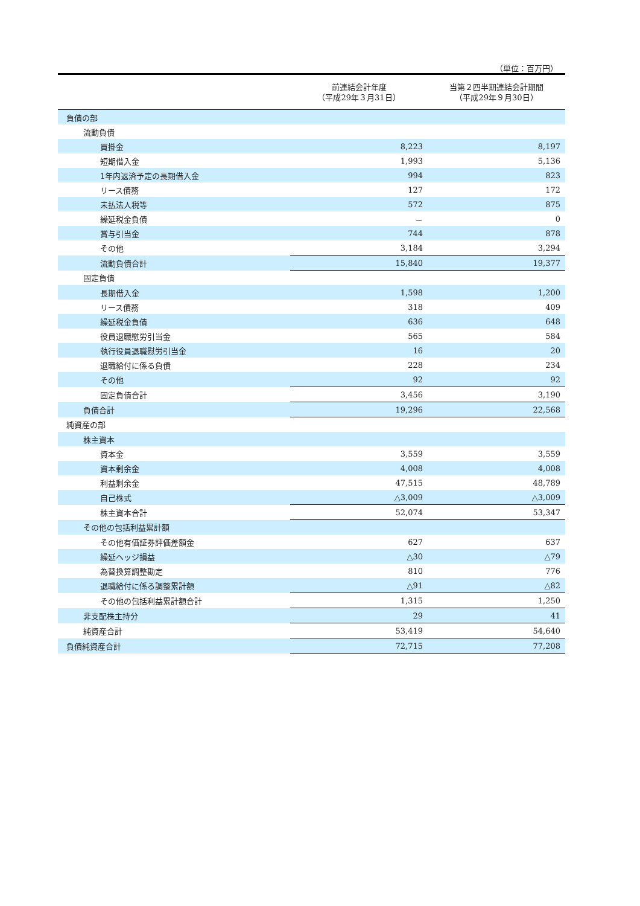（単位：百万円）
| | 前連結会計年度 （平成29年３月31日） | 当第２四半期連結会計期間 （平成29年９月30日） |
| --- | --- | --- |
| 負債の部 | | |
| 流動負債 | | |
| 買掛金 | 8,223 | 8,197 |
| 短期借入金 | 1,993 | 5,136 |
| 1年内返済予定の長期借入金 | 994 | 823 |
| リース債務 | 127 | 172 |
| 未払法人税等 | 572 | 875 |
| 繰延税金負債 | － | 0 |
| 賞与引当金 | 744 | 878 |
| その他 | 3,184 | 3,294 |
| 流動負債合計 | 15,840 | 19,377 |
| 固定負債 | | |
| 長期借入金 | 1,598 | 1,200 |
| リース債務 | 318 | 409 |
| 繰延税金負債 | 636 | 648 |
| 役員退職慰労引当金 | 565 | 584 |
| 執行役員退職慰労引当金 | 16 | 20 |
| 退職給付に係る負債 | 228 | 234 |
| その他 | 92 | 92 |
| 固定負債合計 | 3,456 | 3,190 |
| 負債合計 | 19,296 | 22,568 |
| 純資産の部 | | |
| 株主資本 | | |
| 資本金 | 3,559 | 3,559 |
| 資本剰余金 | 4,008 | 4,008 |
| 利益剰余金 | 47,515 | 48,789 |
| 自己株式 | △3,009 | △3,009 |
| 株主資本合計 | 52,074 | 53,347 |
| その他の包括利益累計額 | | |
| その他有価証券評価差額金 | 627 | 637 |
| 繰延ヘッジ損益 | △30 | △79 |
| 為替換算調整勘定 | 810 | 776 |
| 退職給付に係る調整累計額 | △91 | △82 |
| その他の包括利益累計額合計 | 1,315 | 1,250 |
| 非支配株主持分 | 29 | 41 |
| 純資産合計 | 53,419 | 54,640 |
| 負債純資産合計 | 72,715 | 77,208 |